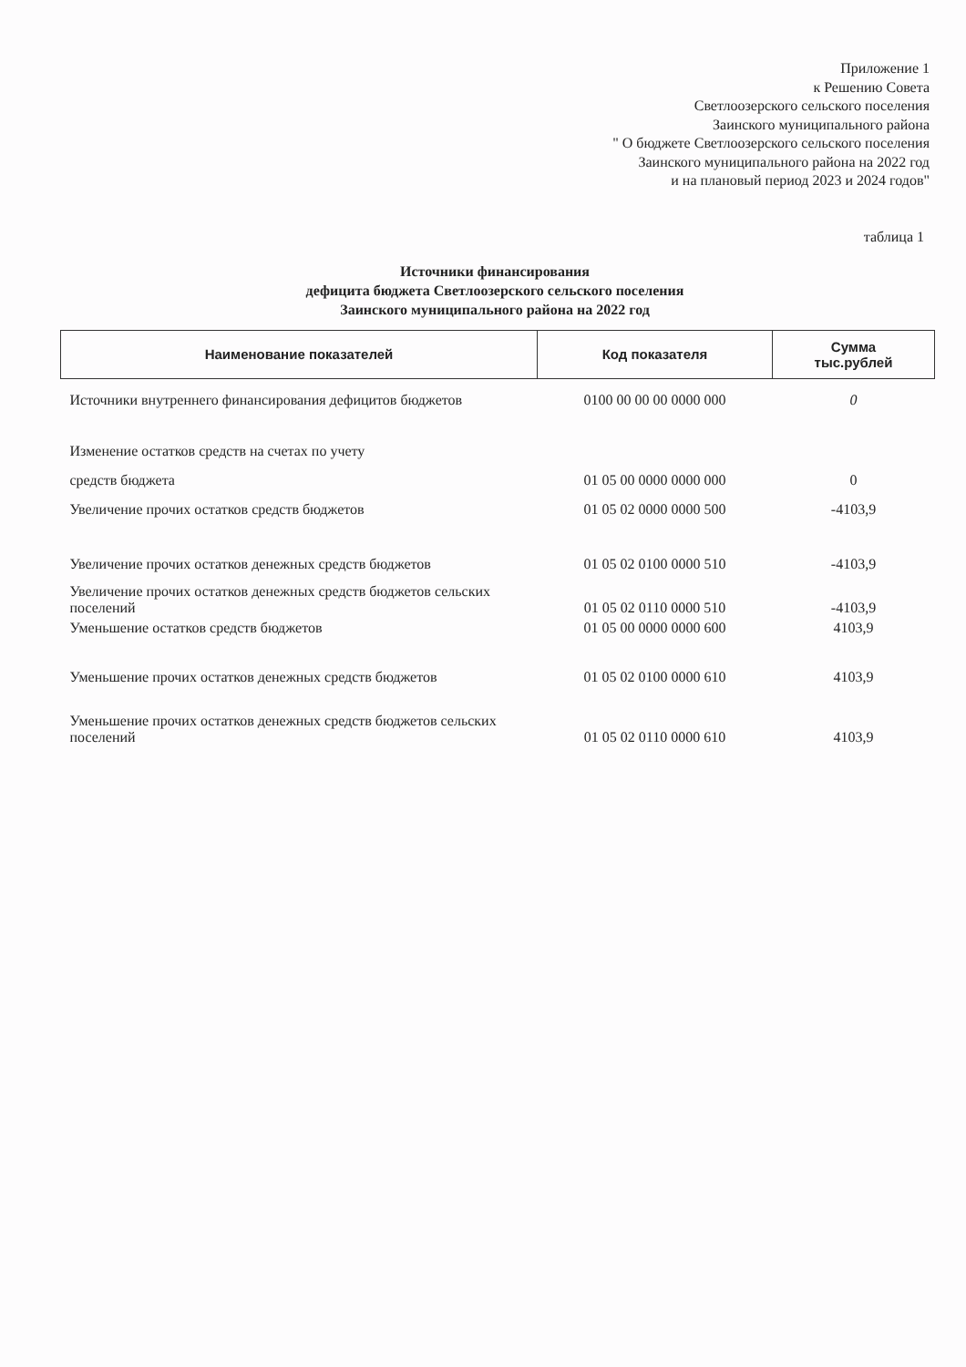Приложение 1
к Решению Совета
Светлоозерского сельского поселения
Заинского муниципального района
" О бюджете Светлоозерского сельского поселения
Заинского муниципального района на 2022 год
и на плановый период 2023 и 2024 годов"
таблица 1
Источники финансирования
дефицита бюджета Светлоозерского сельского поселения
Заинского муниципального района на 2022 год
| Наименование показателей | Код показателя | Сумма тыс.рублей |
| --- | --- | --- |
| Источники внутреннего финансирования дефицитов бюджетов | 0100 00 00 00 0000 000 | 0 |
| Изменение остатков средств на счетах по учету | | |
| средств бюджета | 01 05 00 0000 0000 000 | 0 |
| Увеличение прочих остатков средств бюджетов | 01 05 02 0000 0000 500 | -4103,9 |
| Увеличение прочих остатков денежных средств бюджетов | 01 05 02 0100 0000 510 | -4103,9 |
| Увеличение прочих остатков денежных средств бюджетов сельских поселений | 01 05 02 0110 0000 510 | -4103,9 |
| Уменьшение остатков средств бюджетов | 01 05 00 0000 0000 600 | 4103,9 |
| Уменьшение прочих остатков денежных средств бюджетов | 01 05 02 0100 0000 610 | 4103,9 |
| Уменьшение прочих остатков денежных средств бюджетов сельских поселений | 01 05 02 0110 0000 610 | 4103,9 |